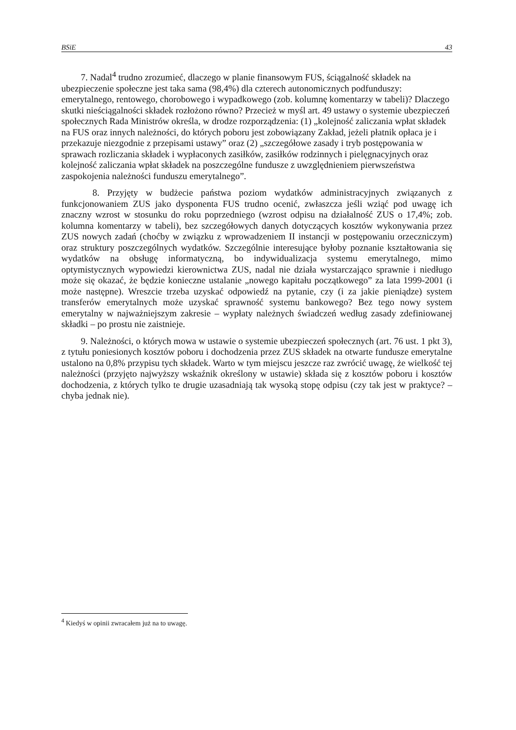BSiE 43
7. Nadal<sup>4</sup> trudno zrozumieć, dlaczego w planie finansowym FUS, ściągalność składek na ubezpieczenie społeczne jest taka sama (98,4%) dla czterech autonomicznych podfunduszy: emerytalnego, rentowego, chorobowego i wypadkowego (zob. kolumnę komentarzy w tabeli)? Dlaczego skutki nieściągalności składek rozłożono równo? Przecież w myśl art. 49 ustawy o systemie ubezpieczeń społecznych Rada Ministrów określa, w drodze rozporządzenia: (1) „kolejność zaliczania wpłat składek na FUS oraz innych należności, do których poboru jest zobowiązany Zakład, jeżeli płatnik opłaca je i przekazuje niezgodnie z przepisami ustawy” oraz (2) „szczegółowe zasady i tryb postępowania w sprawach rozliczania składek i wypłaconych zasiłków, zasiłków rodzinnych i pielęgnacyjnych oraz kolejność zaliczania wpłat składek na poszczególne fundusze z uwzględnieniem pierwszeństwa zaspokojenia należności funduszu emerytalnego”.
8. Przyjęty w budżecie państwa poziom wydatków administracyjnych związanych z funkcjonowaniem ZUS jako dysponenta FUS trudno ocenić, zwłaszcza jeśli wziąć pod uwagę ich znaczny wzrost w stosunku do roku poprzedniego (wzrost odpisu na działalność ZUS o 17,4%; zob. kolumna komentarzy w tabeli), bez szczegółowych danych dotyczących kosztów wykonywania przez ZUS nowych zadań (choćby w związku z wprowadzeniem II instancji w postępowaniu orzeczniczym) oraz struktury poszczególnych wydatków. Szczególnie interesujące byłoby poznanie kształtowania się wydatków na obsługę informatyczną, bo indywidualizacja systemu emerytalnego, mimo optymistycznych wypowiedzi kierownictwa ZUS, nadal nie działa wystarczająco sprawnie i niedługo może się okazać, że będzie konieczne ustalanie „nowego kapitału początkowego” za lata 1999-2001 (i może następne). Wreszcie trzeba uzyskać odpowiedź na pytanie, czy (i za jakie pieniądze) system transferów emerytalnych może uzyskać sprawność systemu bankowego? Bez tego nowy system emerytalny w najważniejszym zakresie – wypłaty należnych świadczeń według zasady zdefiniowanej składki – po prostu nie zaistnieje.
9. Należności, o których mowa w ustawie o systemie ubezpieczeń społecznych (art. 76 ust. 1 pkt 3), z tytułu poniesionych kosztów poboru i dochodzenia przez ZUS składek na otwarte fundusze emerytalne ustalono na 0,8% przypisu tych składek. Warto w tym miejscu jeszcze raz zwrócić uwagę, że wielkość tej należności (przyjęto najwyższy wskaźnik określony w ustawie) składa się z kosztów poboru i kosztów dochodzenia, z których tylko te drugie uzasadniają tak wysoką stopę odpisu (czy tak jest w praktyce? – chyba jednak nie).
<sup>4</sup> Kiedyś w opinii zwracałem już na to uwagę.